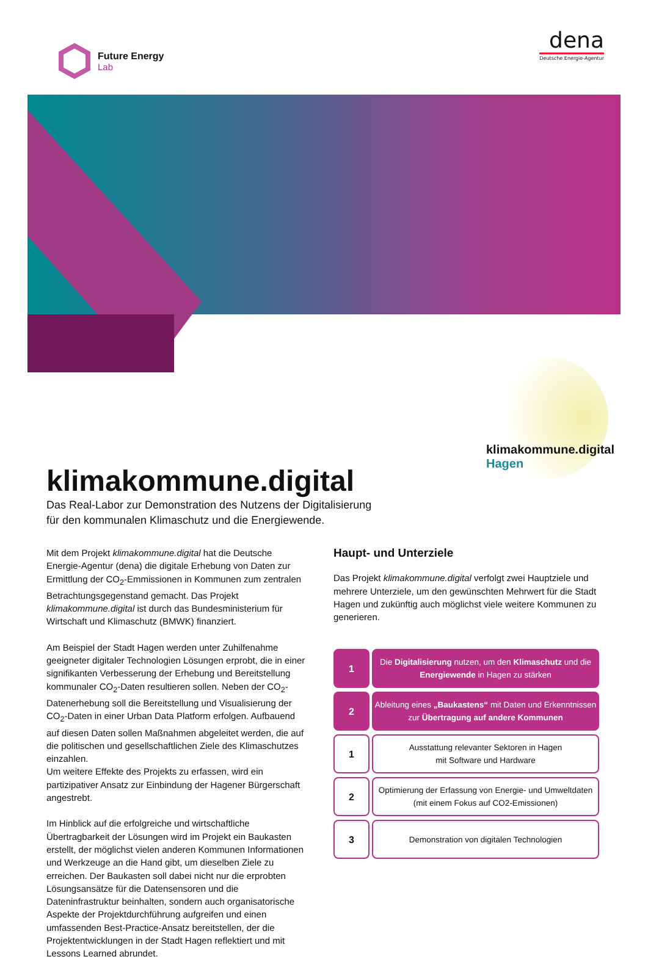Future Energy
Lab
dena
Deutsche Energie-Agentur
klimakommune.digital
Hagen
klimakommune.digital
Das Real-Labor zur Demonstration des Nutzens der Digitalisierung
für den kommunalen Klimaschutz und die Energiewende.
Mit dem Projekt klimakommune.digital hat die Deutsche Energie-Agentur (dena) die digitale Erhebung von Daten zur Ermittlung der CO<sub>2</sub>-Emmissionen in Kommunen zum zentralen Betrachtungsgegenstand gemacht. Das Projekt klimakommune.digital ist durch das Bundesministerium für Wirtschaft und Klimaschutz (BMWK) finanziert.
Am Beispiel der Stadt Hagen werden unter Zuhilfenahme geeigneter digitaler Technologien Lösungen erprobt, die in einer signifikanten Verbesserung der Erhebung und Bereitstellung kommunaler CO<sub>2</sub>-Daten resultieren sollen. Neben der CO<sub>2</sub>-Datenerhebung soll die Bereitstellung und Visualisierung der CO<sub>2</sub>-Daten in einer Urban Data Platform erfolgen. Aufbauend auf diesen Daten sollen Maßnahmen abgeleitet werden, die auf die politischen und gesellschaftlichen Ziele des Klimaschutzes einzahlen.
Um weitere Effekte des Projekts zu erfassen, wird ein partizipativer Ansatz zur Einbindung der Hagener Bürgerschaft angestrebt.
Im Hinblick auf die erfolgreiche und wirtschaftliche Übertragbarkeit der Lösungen wird im Projekt ein Baukasten erstellt, der möglichst vielen anderen Kommunen Informationen und Werkzeuge an die Hand gibt, um dieselben Ziele zu erreichen. Der Baukasten soll dabei nicht nur die erprobten Lösungsansätze für die Datensensoren und die Dateninfrastruktur beinhalten, sondern auch organisatorische Aspekte der Projektdurchführung aufgreifen und einen umfassenden Best-Practice-Ansatz bereitstellen, der die Projektentwicklungen in der Stadt Hagen reflektiert und mit Lessons Learned abrundet.
Haupt- und Unterziele
Das Projekt klimakommune.digital verfolgt zwei Hauptziele und mehrere Unterziele, um den gewünschten Mehrwert für die Stadt Hagen und zukünftig auch möglichst viele weitere Kommunen zu generieren.
1
Die Digitalisierung nutzen, um den Klimaschutz und die
Energiewende in Hagen zu stärken
2
Ableitung eines „Baukastens“ mit Daten und Erkenntnissen zur Übertragung auf andere Kommunen
1
Ausstattung relevanter Sektoren in Hagen
mit Software und Hardware
2
Optimierung der Erfassung von Energie- und Umweltdaten (mit einem Fokus auf CO2-Emissionen)
3
Demonstration von digitalen Technologien